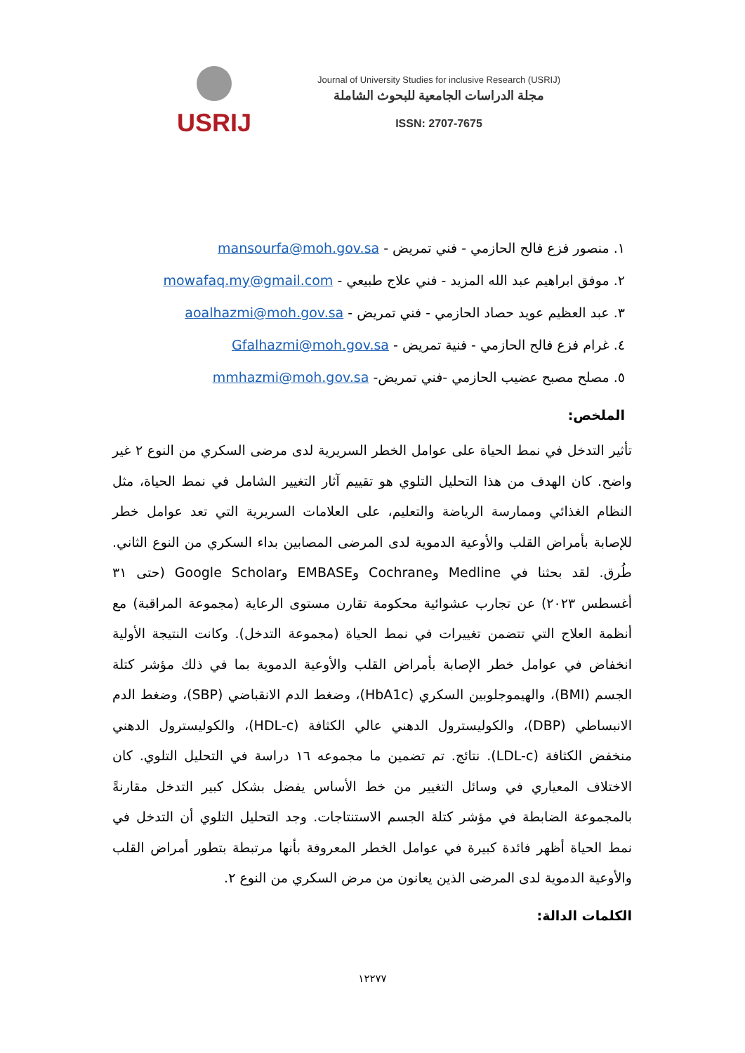USRIJ
Journal of University Studies for inclusive Research (USRIJ)
مجلة الدراسات الجامعية للبحوث الشاملة
ISSN: 2707-7675
١. منصور فزع فالح الحازمي - فني تمريض - mansourfa@moh.gov.sa
٢. موفق ابراهيم عبد الله المزيد - فني علاج طبيعي - mowafaq.my@gmail.com
٣. عبد العظيم عويد حصاد الحازمي - فني تمريض - aoalhazmi@moh.gov.sa
٤. غرام فزع فالح الحازمي - فنية تمريض - Gfalhazmi@moh.gov.sa
٥. مصلح مصبح عضيب الحازمي -فني تمريض- mmhazmi@moh.gov.sa
الملخص:
تأثير التدخل في نمط الحياة على عوامل الخطر السريرية لدى مرضى السكري من النوع ٢ غير واضح. كان الهدف من هذا التحليل التلوي هو تقييم آثار التغيير الشامل في نمط الحياة، مثل النظام الغذائي وممارسة الرياضة والتعليم، على العلامات السريرية التي تعد عوامل خطر للإصابة بأمراض القلب والأوعية الدموية لدى المرضى المصابين بداء السكري من النوع الثاني. طُرق. لقد بحثنا في Medline وCochrane وEMBASE وGoogle Scholar (حتى ٣١ أغسطس ٢٠٢٣) عن تجارب عشوائية محكومة تقارن مستوى الرعاية (مجموعة المراقبة) مع أنظمة العلاج التي تتضمن تغييرات في نمط الحياة (مجموعة التدخل). وكانت النتيجة الأولية انخفاض في عوامل خطر الإصابة بأمراض القلب والأوعية الدموية بما في ذلك مؤشر كتلة الجسم (BMI)، والهيموجلوبين السكري (HbA1c)، وضغط الدم الانقباضي (SBP)، وضغط الدم الانبساطي (DBP)، والكوليسترول الدهني عالي الكثافة (HDL-c)، والكوليسترول الدهني منخفض الكثافة (LDL-c). نتائج. تم تضمين ما مجموعه ١٦ دراسة في التحليل التلوي. كان الاختلاف المعياري في وسائل التغيير من خط الأساس يفضل بشكل كبير التدخل مقارنةً بالمجموعة الضابطة في مؤشر كتلة الجسم الاستنتاجات. وجد التحليل التلوي أن التدخل في نمط الحياة أظهر فائدة كبيرة في عوامل الخطر المعروفة بأنها مرتبطة بتطور أمراض القلب والأوعية الدموية لدى المرضى الذين يعانون من مرض السكري من النوع ٢.
الكلمات الدالة:
١٢٢٧٧